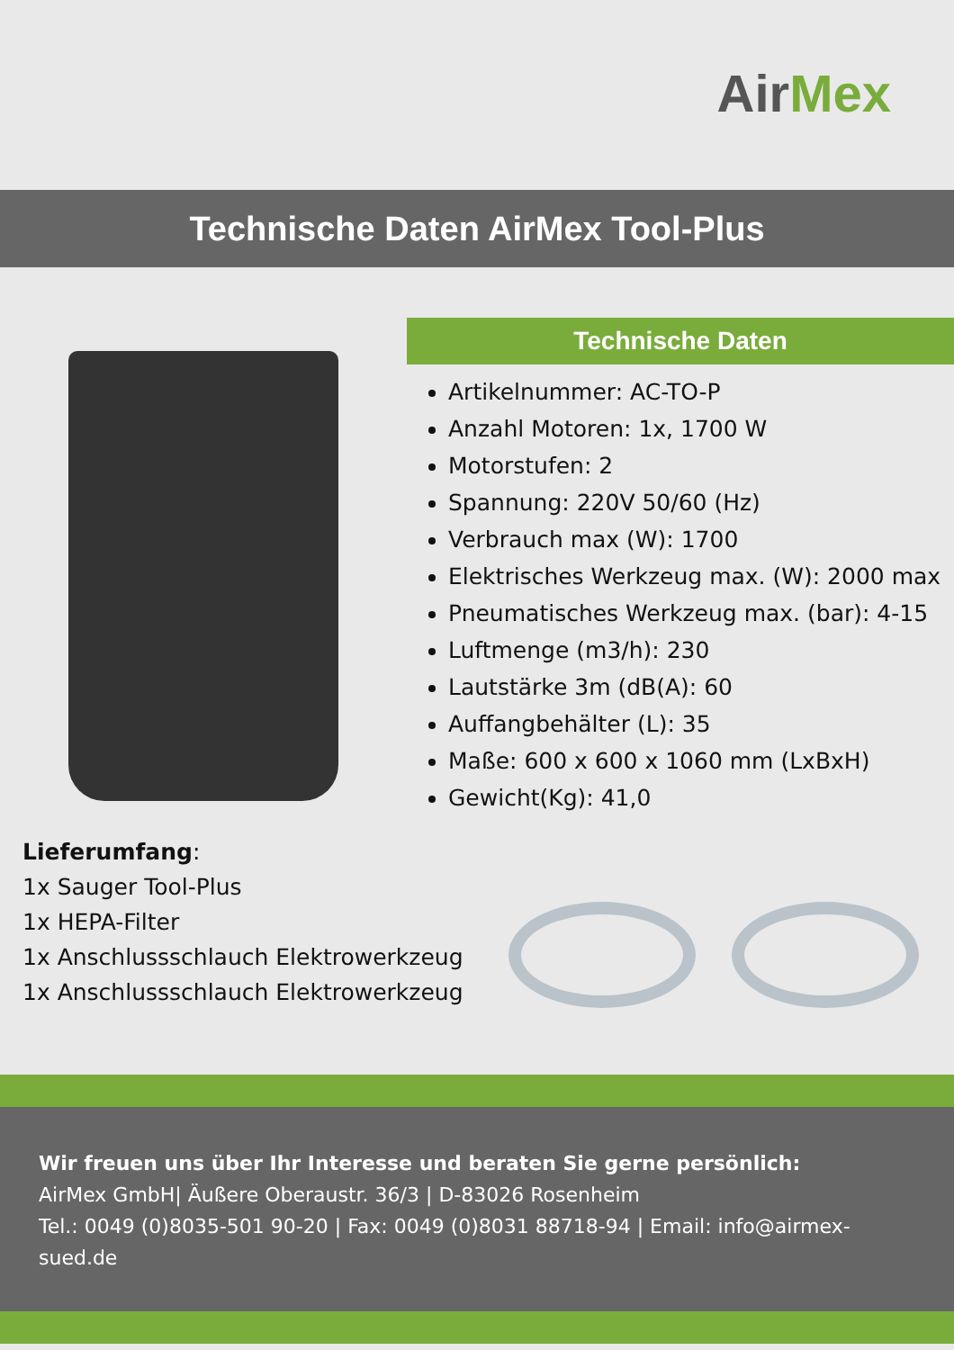AirMex
Technische Daten AirMex Tool-Plus
Technische Daten
Artikelnummer: AC-TO-P
Anzahl Motoren: 1x, 1700 W
Motorstufen: 2
Spannung: 220V 50/60 (Hz)
Verbrauch max (W): 1700
Elektrisches Werkzeug max. (W): 2000 max
Pneumatisches Werkzeug max. (bar): 4-15
Luftmenge (m3/h): 230
Lautstärke 3m (dB(A): 60
Auffangbehälter (L): 35
Maße: 600 x 600 x 1060 mm (LxBxH)
Gewicht(Kg): 41,0
Lieferumfang:
1x Sauger Tool-Plus
1x HEPA-Filter
1x Anschlussschlauch Elektrowerkzeug
1x Anschlussschlauch Elektrowerkzeug
Wir freuen uns über Ihr Interesse und beraten Sie gerne persönlich:
AirMex GmbH| Äußere Oberaustr. 36/3 | D-83026 Rosenheim
Tel.: 0049 (0)8035-501 90-20 | Fax: 0049 (0)8031 88718-94 | Email: info@airmex-sued.de